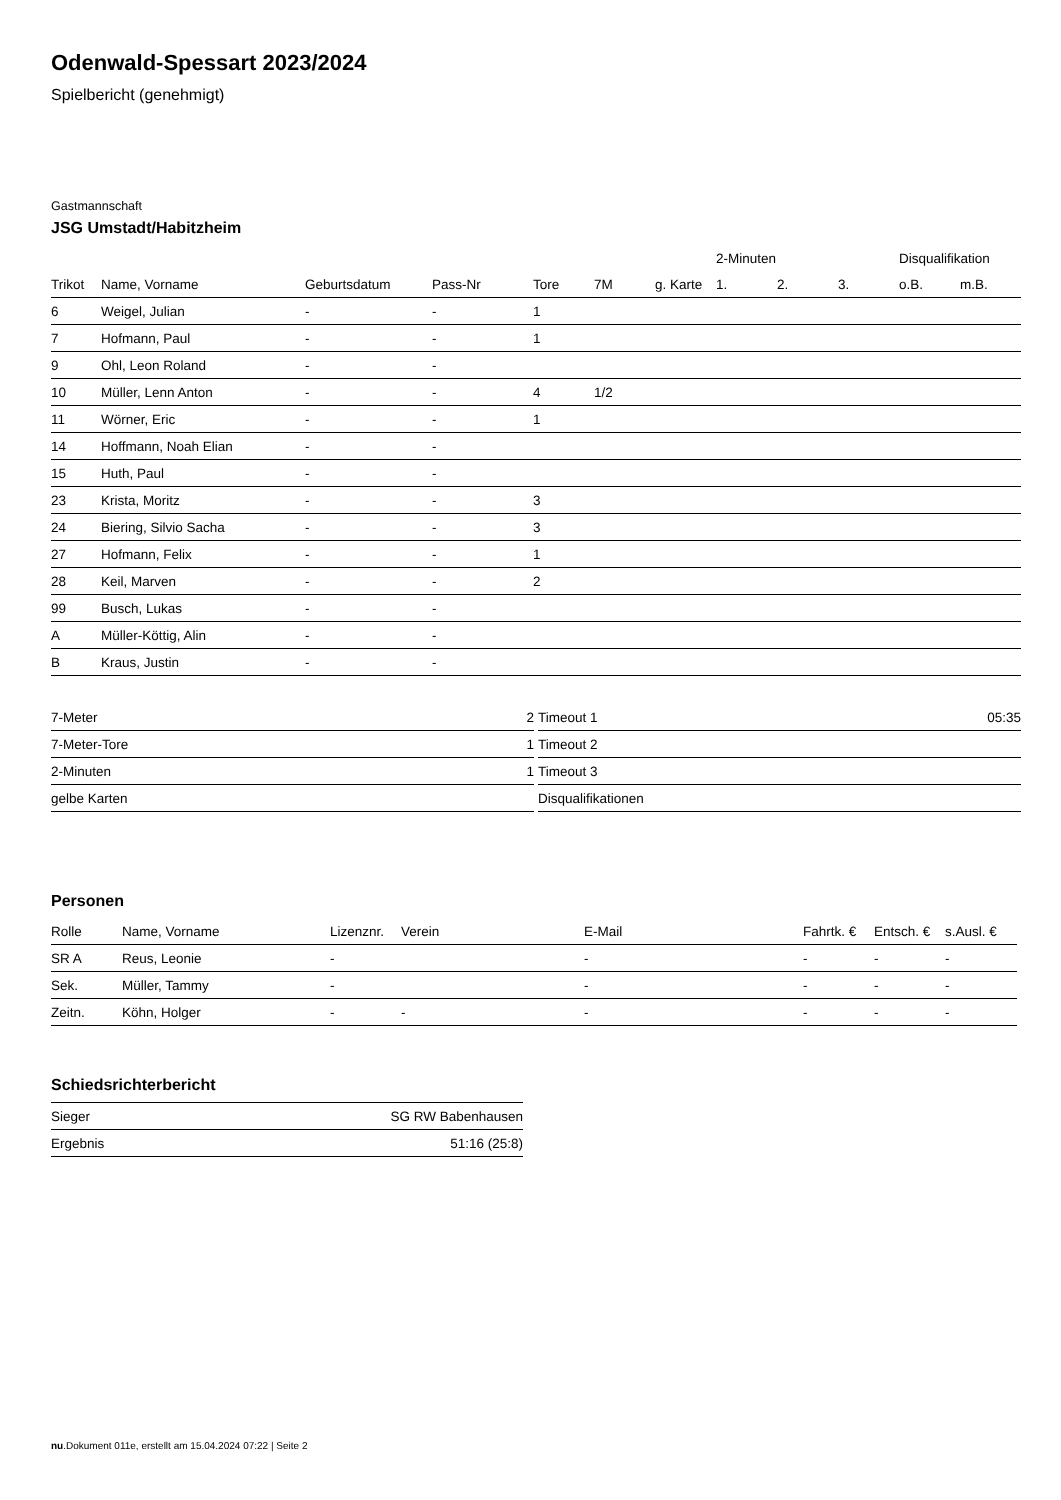Odenwald-Spessart 2023/2024
Spielbericht (genehmigt)
Gastmannschaft
JSG Umstadt/Habitzheim
| | | | | | | | 2-Minuten | | | Disqualifikation | |
| --- | --- | --- | --- | --- | --- | --- | --- | --- | --- | --- | --- |
| Trikot | Name, Vorname | Geburtsdatum | Pass-Nr | Tore | 7M | g. Karte | 1. | 2. | 3. | o.B. | m.B. |
| 6 | Weigel, Julian | - | - | 1 | | | | | | | |
| 7 | Hofmann, Paul | - | - | 1 | | | | | | | |
| 9 | Ohl, Leon Roland | - | - | | | | | | | | |
| 10 | Müller, Lenn Anton | - | - | 4 | 1/2 | | | | | | |
| 11 | Wörner, Eric | - | - | 1 | | | | | | | |
| 14 | Hoffmann, Noah Elian | - | - | | | | | | | | |
| 15 | Huth, Paul | - | - | | | | | | | | |
| 23 | Krista, Moritz | - | - | 3 | | | | | | | |
| 24 | Biering, Silvio Sacha | - | - | 3 | | | | | | | |
| 27 | Hofmann, Felix | - | - | 1 | | | | | | | |
| 28 | Keil, Marven | - | - | 2 | | | | | | | |
| 99 | Busch, Lukas | - | - | | | | | | | | |
| A | Müller-Köttig, Alin | - | - | | | | | | | | |
| B | Kraus, Justin | - | - | | | | | | | | |
| 7-Meter | 2 |
| 7-Meter-Tore | 1 |
| 2-Minuten | 1 |
| gelbe Karten | |
| Timeout 1 | 05:35 |
| Timeout 2 | |
| Timeout 3 | |
| Disqualifikationen | |
Personen
| Rolle | Name, Vorname | Lizenznr. | Verein | E-Mail | Fahrtk. € | Entsch. € | s.Ausl. € |
| --- | --- | --- | --- | --- | --- | --- | --- |
| SR A | Reus, Leonie | - | | - | - | - | - |
| Sek. | Müller, Tammy | - | | - | - | - | - |
| Zeitn. | Köhn, Holger | - | - | - | - | - | - |
Schiedsrichterbericht
| Sieger | SG RW Babenhausen |
| Ergebnis | 51:16 (25:8) |
nu.Dokument 011e, erstellt am 15.04.2024 07:22 | Seite 2